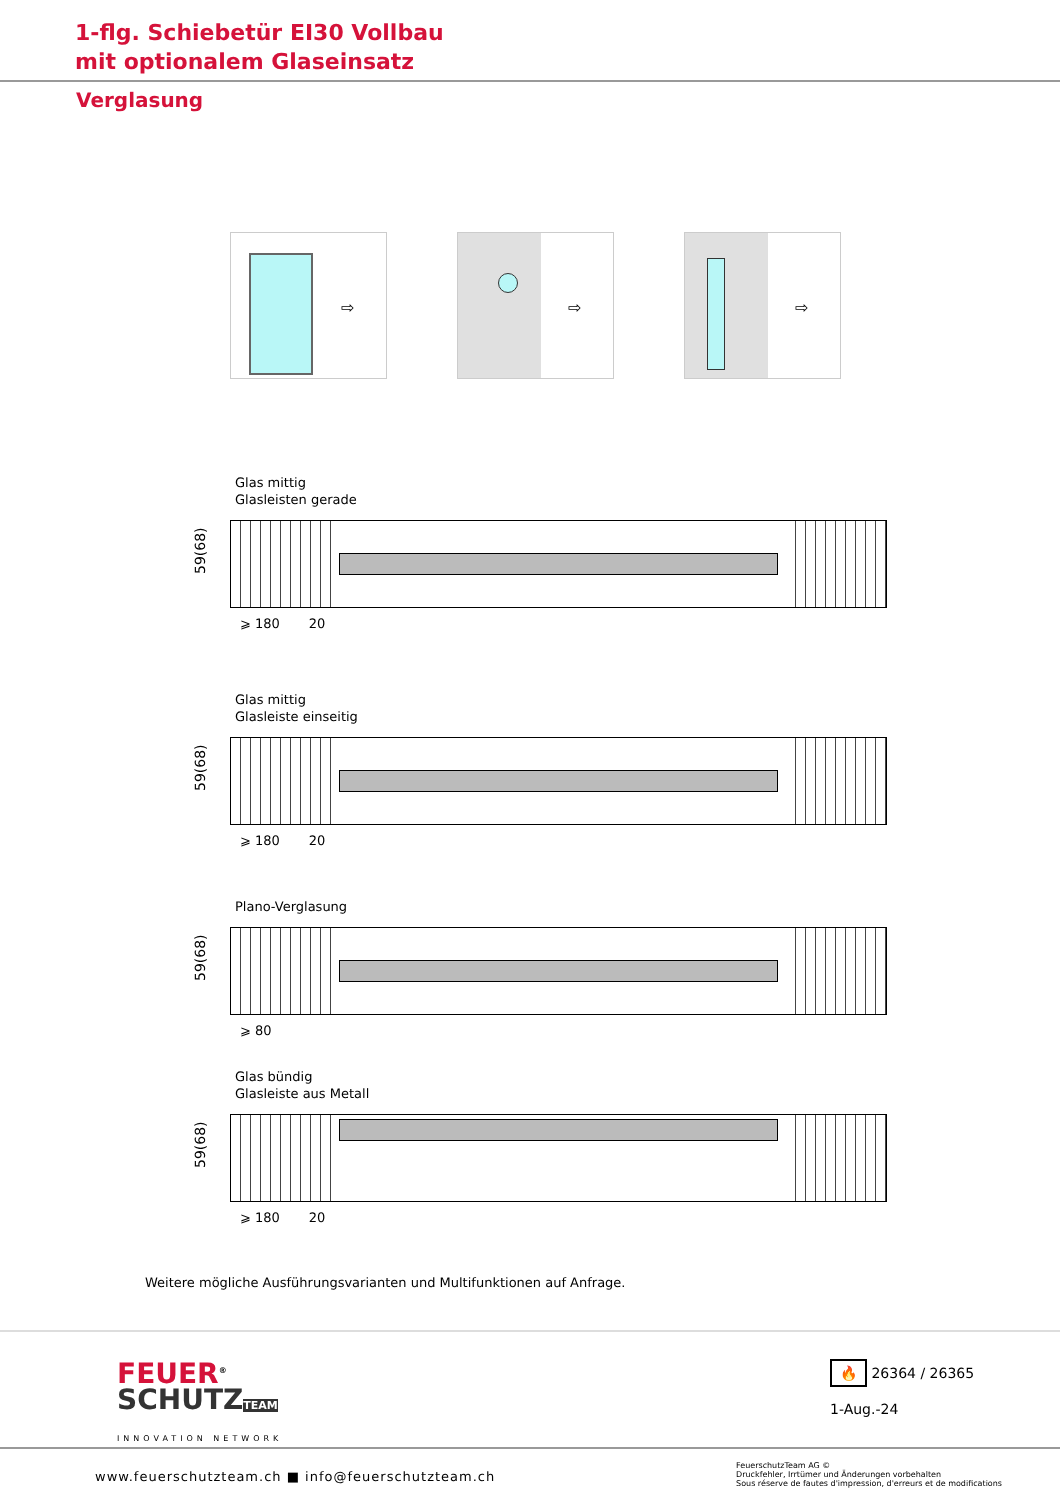1-flg. Schiebetür EI30 Vollbau
mit optionalem Glaseinsatz
Verglasung
⇨
⇨
⇨
Glas mittig
Glasleisten gerade
59(68)
⩾ 180 20
Glas mittig
Glasleiste einseitig
59(68)
⩾ 180 20
Plano-Verglasung
59(68)
⩾ 80
Glas bündig
Glasleiste aus Metall
59(68)
⩾ 180 20
Weitere mögliche Ausführungsvarianten und Multifunktionen auf Anfrage.
FEUER<sup>®</sup>
SCHUTZ TEAM
INNOVATION NETWORK
🔥 26364 / 26365
1-Aug.-24
www.feuerschutzteam.ch ■ info@feuerschutzteam.ch FeuerschutzTeam AG ©
Druckfehler, Irrtümer und Änderungen vorbehalten
Sous réserve de fautes d'impression, d'erreurs et de modifications